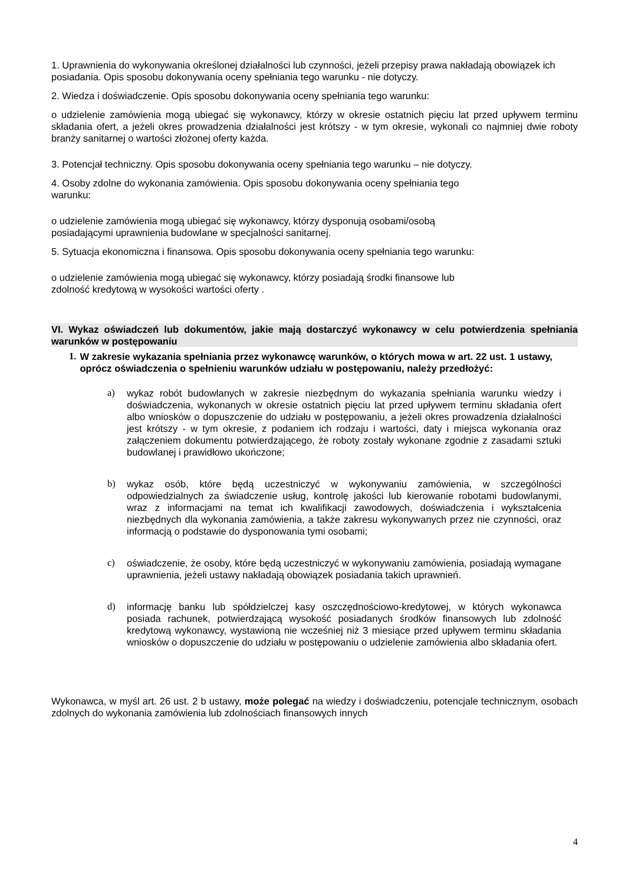1. Uprawnienia do wykonywania określonej działalności lub czynności, jeżeli przepisy prawa nakładają obowiązek ich posiadania. Opis sposobu dokonywania oceny spełniania tego warunku - nie dotyczy.
2. Wiedza i doświadczenie. Opis sposobu dokonywania oceny spełniania tego warunku:
o udzielenie zamówienia mogą ubiegać się wykonawcy, którzy w okresie ostatnich pięciu lat przed upływem terminu składania ofert, a jeżeli okres prowadzenia działalności jest krótszy - w tym okresie, wykonali co najmniej dwie roboty branży sanitarnej o wartości złożonej oferty każda.
3. Potencjał techniczny. Opis sposobu dokonywania oceny spełniania tego warunku – nie dotyczy.
4. Osoby zdolne do wykonania zamówienia. Opis sposobu dokonywania oceny spełniania tego
warunku:
o udzielenie zamówienia mogą ubiegać się wykonawcy, którzy dysponują osobami/osobą
posiadającymi uprawnienia budowlane w specjalności sanitarnej.
5. Sytuacja ekonomiczna i finansowa. Opis sposobu dokonywania oceny spełniania tego warunku:
o udzielenie zamówienia mogą ubiegać się wykonawcy, którzy posiadają środki finansowe lub
zdolność kredytową w wysokości wartości oferty .
VI. Wykaz oświadczeń lub dokumentów, jakie mają dostarczyć wykonawcy w celu potwierdzenia spełniania warunków w postępowaniu
1. W zakresie wykazania spełniania przez wykonawcę warunków, o których mowa w art. 22 ust. 1 ustawy, oprócz oświadczenia o spełnieniu warunków udziału w postępowaniu, należy przedłożyć:
a) wykaz robót budowlanych w zakresie niezbędnym do wykazania spełniania warunku wiedzy i doświadczenia, wykonanych w okresie ostatnich pięciu lat przed upływem terminu składania ofert albo wniosków o dopuszczenie do udziału w postępowaniu, a jeżeli okres prowadzenia działalności jest krótszy - w tym okresie, z podaniem ich rodzaju i wartości, daty i miejsca wykonania oraz załączeniem dokumentu potwierdzającego, że roboty zostały wykonane zgodnie z zasadami sztuki budowlanej i prawidłowo ukończone;
b) wykaz osób, które będą uczestniczyć w wykonywaniu zamówienia, w szczególności odpowiedzialnych za świadczenie usług, kontrolę jakości lub kierowanie robotami budowlanymi, wraz z informacjami na temat ich kwalifikacji zawodowych, doświadczenia i wykształcenia niezbędnych dla wykonania zamówienia, a także zakresu wykonywanych przez nie czynności, oraz informacją o podstawie do dysponowania tymi osobami;
c) oświadczenie, że osoby, które będą uczestniczyć w wykonywaniu zamówienia, posiadają wymagane uprawnienia, jeżeli ustawy nakładają obowiązek posiadania takich uprawnień.
d) informację banku lub spółdzielczej kasy oszczędnościowo-kredytowej, w których wykonawca posiada rachunek, potwierdzającą wysokość posiadanych środków finansowych lub zdolność kredytową wykonawcy, wystawioną nie wcześniej niż 3 miesiące przed upływem terminu składania wniosków o dopuszczenie do udziału w postępowaniu o udzielenie zamówienia albo składania ofert.
Wykonawca, w myśl art. 26 ust. 2 b ustawy, może polegać na wiedzy i doświadczeniu, potencjale technicznym, osobach zdolnych do wykonania zamówienia lub zdolnościach finansowych innych
4